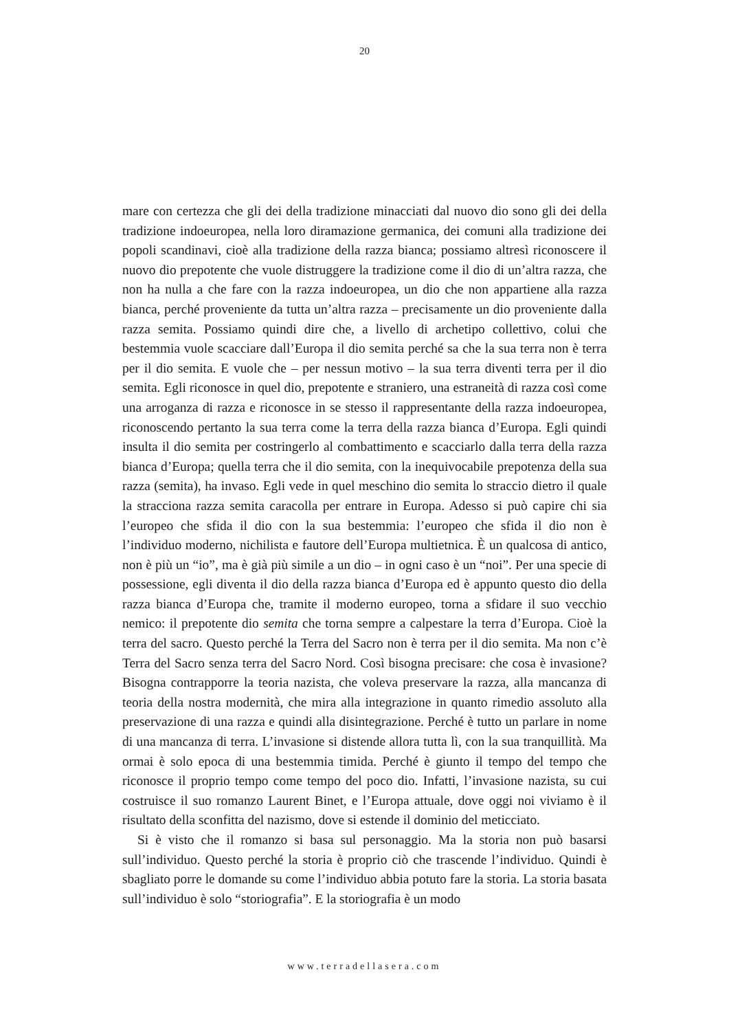20
mare con certezza che gli dei della tradizione minacciati dal nuovo dio sono gli dei della tradizione indoeuropea, nella loro diramazione germanica, dei comuni alla tradizione dei popoli scandinavi, cioè alla tradizione della razza bianca; possiamo altresì riconoscere il nuovo dio prepotente che vuole distruggere la tradizione come il dio di un’altra razza, che non ha nulla a che fare con la razza indoeuropea, un dio che non appartiene alla razza bianca, perché proveniente da tutta un’altra razza – precisamente un dio proveniente dalla razza semita. Possiamo quindi dire che, a livello di archetipo collettivo, colui che bestemmia vuole scacciare dall’Europa il dio semita perché sa che la sua terra non è terra per il dio semita. E vuole che – per nessun motivo – la sua terra diventi terra per il dio semita. Egli riconosce in quel dio, prepotente e straniero, una estraneità di razza così come una arroganza di razza e riconosce in se stesso il rappresentante della razza indoeuropea, riconoscendo pertanto la sua terra come la terra della razza bianca d’Europa. Egli quindi insulta il dio semita per costringerlo al combattimento e scacciarlo dalla terra della razza bianca d’Europa; quella terra che il dio semita, con la inequivocabile prepotenza della sua razza (semita), ha invaso. Egli vede in quel meschino dio semita lo straccio dietro il quale la stracciona razza semita caracolla per entrare in Europa. Adesso si può capire chi sia l’europeo che sfida il dio con la sua bestemmia: l’europeo che sfida il dio non è l’individuo moderno, nichilista e fautore dell’Europa multietnica. È un qualcosa di antico, non è più un “io”, ma è già più simile a un dio – in ogni caso è un “noi”. Per una specie di possessione, egli diventa il dio della razza bianca d’Europa ed è appunto questo dio della razza bianca d’Europa che, tramite il moderno europeo, torna a sfidare il suo vecchio nemico: il prepotente dio semita che torna sempre a calpestare la terra d’Europa. Cioè la terra del sacro. Questo perché la Terra del Sacro non è terra per il dio semita. Ma non c’è Terra del Sacro senza terra del Sacro Nord. Così bisogna precisare: che cosa è invasione? Bisogna contrapporre la teoria nazista, che voleva preservare la razza, alla mancanza di teoria della nostra modernità, che mira alla integrazione in quanto rimedio assoluto alla preservazione di una razza e quindi alla disintegrazione. Perché è tutto un parlare in nome di una mancanza di terra. L’invasione si distende allora tutta lì, con la sua tranquillità. Ma ormai è solo epoca di una bestemmia timida. Perché è giunto il tempo del tempo che riconosce il proprio tempo come tempo del poco dio. Infatti, l’invasione nazista, su cui costruisce il suo romanzo Laurent Binet, e l’Europa attuale, dove oggi noi viviamo è il risultato della sconfitta del nazismo, dove si estende il dominio del meticciato.
Si è visto che il romanzo si basa sul personaggio. Ma la storia non può basarsi sull’individuo. Questo perché la storia è proprio ciò che trascende l’individuo. Quindi è sbagliato porre le domande su come l’individuo abbia potuto fare la storia. La storia basata sull’individuo è solo “storiografia”. E la storiografia è un modo
www.terradellasera.com